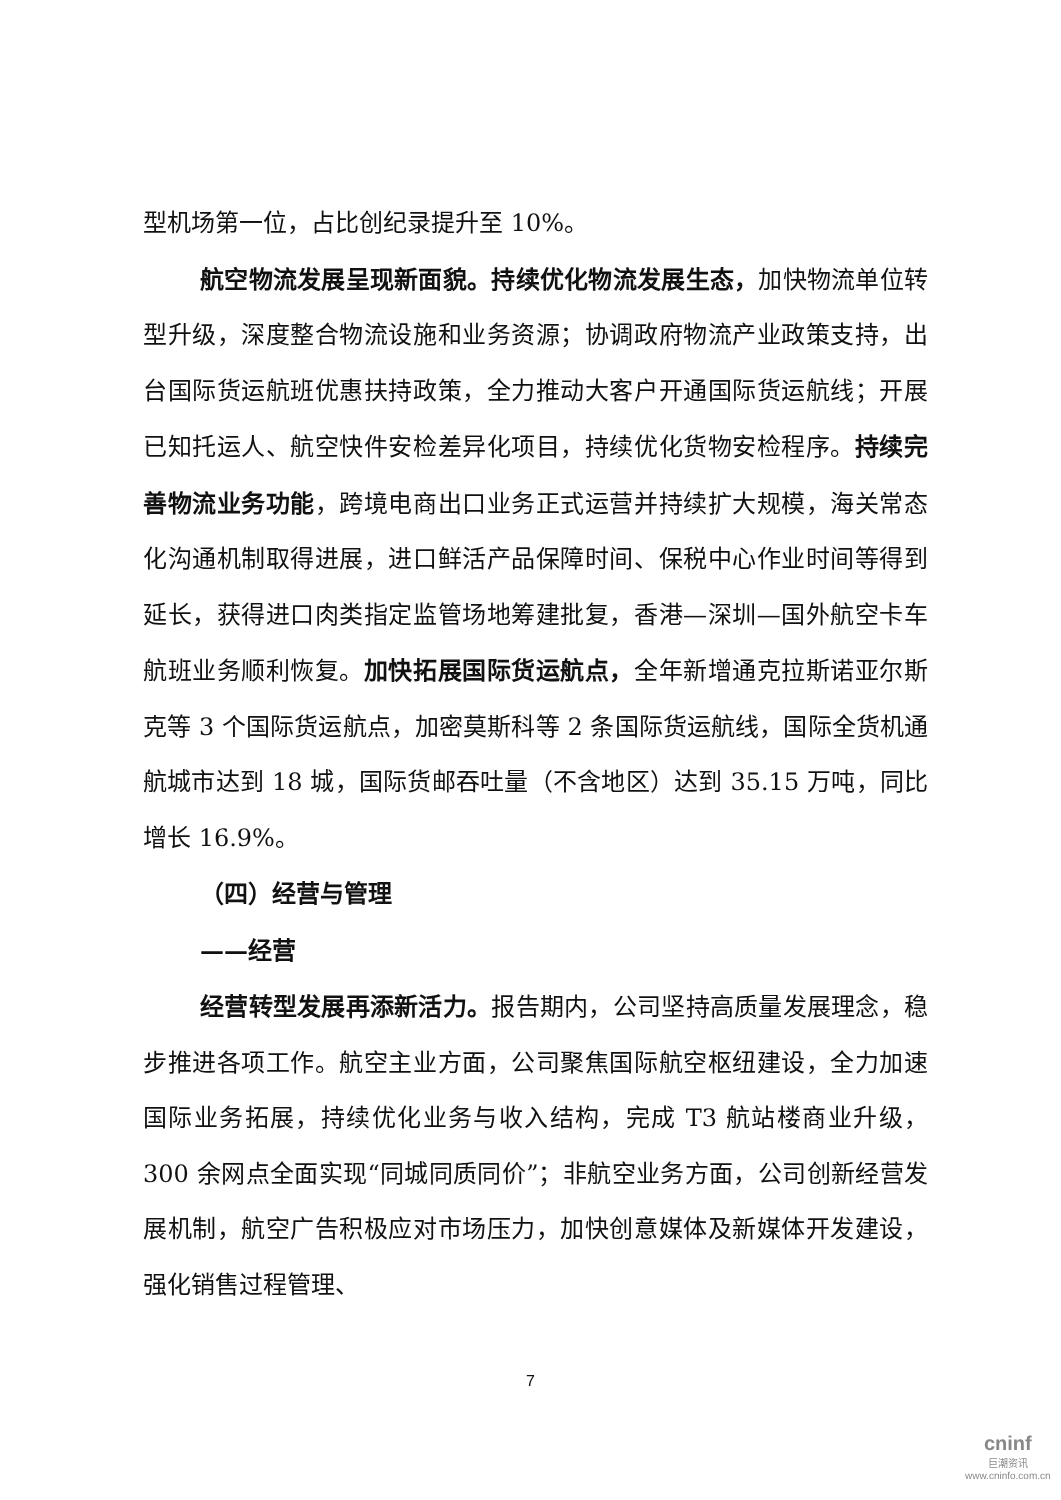型机场第一位，占比创纪录提升至 10%。
航空物流发展呈现新面貌。持续优化物流发展生态，加快物流单位转型升级，深度整合物流设施和业务资源；协调政府物流产业政策支持，出台国际货运航班优惠扶持政策，全力推动大客户开通国际货运航线；开展已知托运人、航空快件安检差异化项目，持续优化货物安检程序。持续完善物流业务功能，跨境电商出口业务正式运营并持续扩大规模，海关常态化沟通机制取得进展，进口鲜活产品保障时间、保税中心作业时间等得到延长，获得进口肉类指定监管场地筹建批复，香港—深圳—国外航空卡车航班业务顺利恢复。加快拓展国际货运航点，全年新增通克拉斯诺亚尔斯克等 3 个国际货运航点，加密莫斯科等 2 条国际货运航线，国际全货机通航城市达到 18 城，国际货邮吞吐量（不含地区）达到 35.15 万吨，同比增长 16.9%。
（四）经营与管理
——经营
经营转型发展再添新活力。报告期内，公司坚持高质量发展理念，稳步推进各项工作。航空主业方面，公司聚焦国际航空枢纽建设，全力加速国际业务拓展，持续优化业务与收入结构，完成 T3 航站楼商业升级，300 余网点全面实现“同城同质同价”；非航空业务方面，公司创新经营发展机制，航空广告积极应对市场压力，加快创意媒体及新媒体开发建设，强化销售过程管理、
7
cninf
巨潮资讯
www.cninfo.com.cn